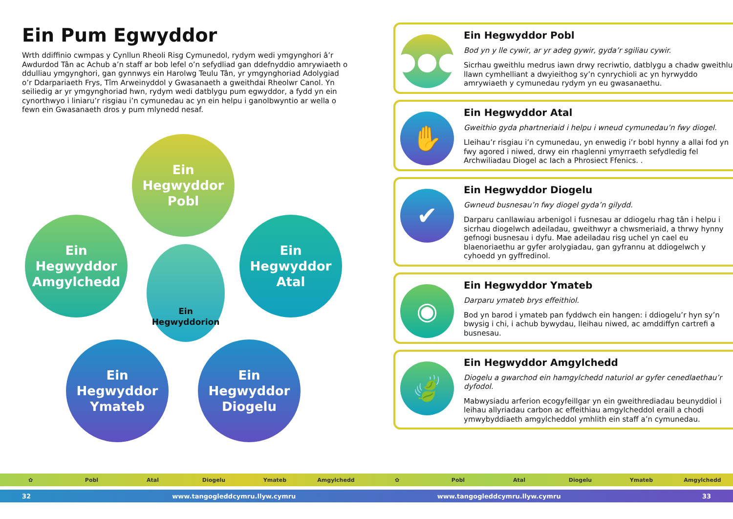Ein Pum Egwyddor
Wrth ddiffinio cwmpas y Cynllun Rheoli Risg Cymunedol, rydym wedi ymgynghori â’r Awdurdod Tân ac Achub a’n staff ar bob lefel o’n sefydliad gan ddefnyddio amrywiaeth o ddulliau ymgynghori, gan gynnwys ein Harolwg Teulu Tân, yr ymgynghoriad Adolygiad o’r Ddarpariaeth Frys, Tîm Arweinyddol y Gwasanaeth a gweithdai Rheolwr Canol. Yn seiliedig ar yr ymgynghoriad hwn, rydym wedi datblygu pum egwyddor, a fydd yn ein cynorthwyo i liniaru’r risgiau i’n cymunedau ac yn ein helpu i ganolbwyntio ar wella o fewn ein Gwasanaeth dros y pum mlynedd nesaf.
Ein
Hegwyddor
Pobl
Ein
Hegwyddor
Amgylchedd
Ein
Hegwyddor
Atal
Ein
Hegwyddorion
Ein
Hegwyddor
Ymateb
Ein
Hegwyddor
Diogelu
●●●
Ein Hegwyddor Pobl
Bod yn y lle cywir, ar yr adeg gywir, gyda’r sgiliau cywir.
Sicrhau gweithlu medrus iawn drwy recriwtio, datblygu a chadw gweithlu llawn cymhelliant a dwyieithog sy’n cynrychioli ac yn hyrwyddo amrywiaeth y cymunedau rydym yn eu gwasanaethu.
✋
Ein Hegwyddor Atal
Gweithio gyda phartneriaid i helpu i wneud cymunedau’n fwy diogel.
Lleihau’r risgiau i’n cymunedau, yn enwedig i’r bobl hynny a allai fod yn fwy agored i niwed, drwy ein rhaglenni ymyrraeth sefydledig fel Archwiliadau Diogel ac Iach a Phrosiect Ffenics. .
✔
Ein Hegwyddor Diogelu
Gwneud busnesau’n fwy diogel gyda’n gilydd.
Darparu canllawiau arbenigol i fusnesau ar ddiogelu rhag tân i helpu i sicrhau diogelwch adeiladau, gweithwyr a chwsmeriaid, a thrwy hynny gefnogi busnesau i dyfu. Mae adeiladau risg uchel yn cael eu blaenoriaethu ar gyfer arolygiadau, gan gyfrannu at ddiogelwch y cyhoedd yn gyffredinol.
◉
Ein Hegwyddor Ymateb
Darparu ymateb brys effeithiol.
Bod yn barod i ymateb pan fyddwch ein hangen: i ddiogelu’r hyn sy’n bwysig i chi, i achub bywydau, lleihau niwed, ac amddiffyn cartrefi a busnesau.
🍃
Ein Hegwyddor Amgylchedd
Diogelu a gwarchod ein hamgylchedd naturiol ar gyfer cenedlaethau’r dyfodol.
Mabwysiadu arferion ecogyfeillgar yn ein gweithrediadau beunyddiol i leihau allyriadau carbon ac effeithiau amgylcheddol eraill a chodi ymwybyddiaeth amgylcheddol ymhlith ein staff a’n cymunedau.
✿ Pobl Atal Diogelu Ymateb Amgylchedd ✿ Pobl Atal Diogelu Ymateb Amgylchedd
32 www.tangogleddcymru.llyw.cymru www.tangogleddcymru.llyw.cymru 33